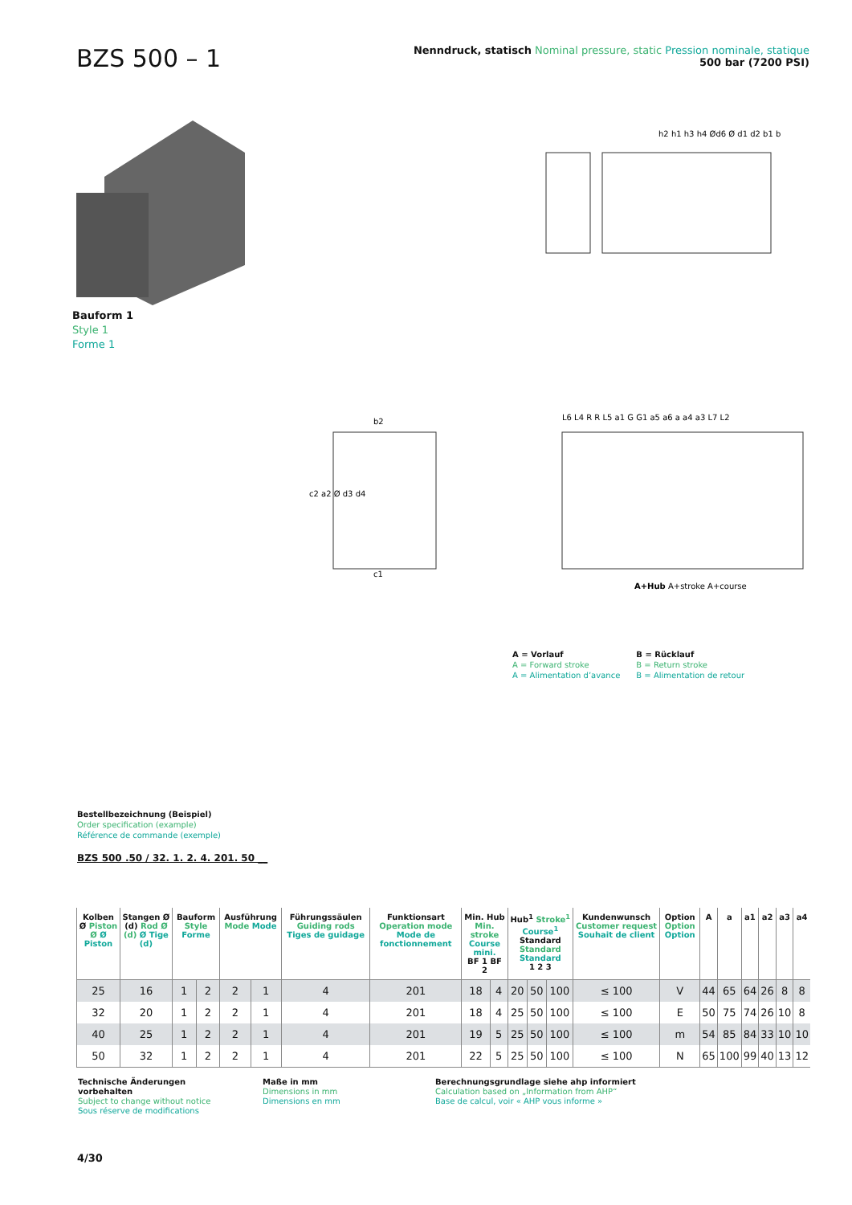BZS 500 – 1
Nenndruck, statisch Nominal pressure, static Pression nominale, statique
500 bar (7200 PSI)
Bauform 1
Style 1
Forme 1
h2 h1 h3 h4 Ød6 Ø d1 d2 b1 b
b2
c1
c2 a2 Ø d3 d4
L6 L4 R R L5 a1 G G1 a5 a6 a a4 a3 L7 L2
A+Hub A+stroke A+course
A = Vorlauf
A = Forward stroke
A = Alimentation d’avance
B = Rücklauf
B = Return stroke
B = Alimentation de retour
Bestellbezeichnung (Beispiel)
Order specification (example)
Référence de commande (exemple)
BZS 500 .50 / 32. 1. 2. 4. 201. 50 __
| Kolben Ø Piston Ø Ø Piston | Stangen Ø (d) Rod Ø (d) Ø Tige (d) | Bauform Style Forme | | Ausführung Mode Mode | | Führungssäulen Guiding rods Tiges de guidage | Funktionsart Operation mode Mode de fonctionnement | Min. Hub Min. stroke Course mini. BF 1 BF 2 | | Hub<sup>1</sup> Stroke<sup>1</sup> Course<sup>1</sup> Standard Standard Standard 1 2 3 | | | Kundenwunsch Customer request Souhait de client | Option Option Option | A | a | a1 | a2 | a3 | a4 |
| --- | --- | --- | --- | --- | --- | --- | --- | --- | --- | --- | --- | --- | --- | --- | --- | --- | --- | --- | --- | --- |
| 25 | 16 | 1 | 2 | 2 | 1 | 4 | 201 | 18 | 4 | 20 | 50 | 100 | ≤ 100 | V | 44 | 65 | 64 | 26 | 8 | 8 |
| 32 | 20 | 1 | 2 | 2 | 1 | 4 | 201 | 18 | 4 | 25 | 50 | 100 | ≤ 100 | E | 50 | 75 | 74 | 26 | 10 | 8 |
| 40 | 25 | 1 | 2 | 2 | 1 | 4 | 201 | 19 | 5 | 25 | 50 | 100 | ≤ 100 | m | 54 | 85 | 84 | 33 | 10 | 10 |
| 50 | 32 | 1 | 2 | 2 | 1 | 4 | 201 | 22 | 5 | 25 | 50 | 100 | ≤ 100 | N | 65 | 100 | 99 | 40 | 13 | 12 |
Technische Änderungen vorbehalten
Subject to change without notice
Sous réserve de modifications
Maße in mm
Dimensions in mm
Dimensions en mm
Berechnungsgrundlage siehe ahp informiert
Calculation based on „Information from AHP“
Base de calcul, voir « AHP vous informe »
4/30